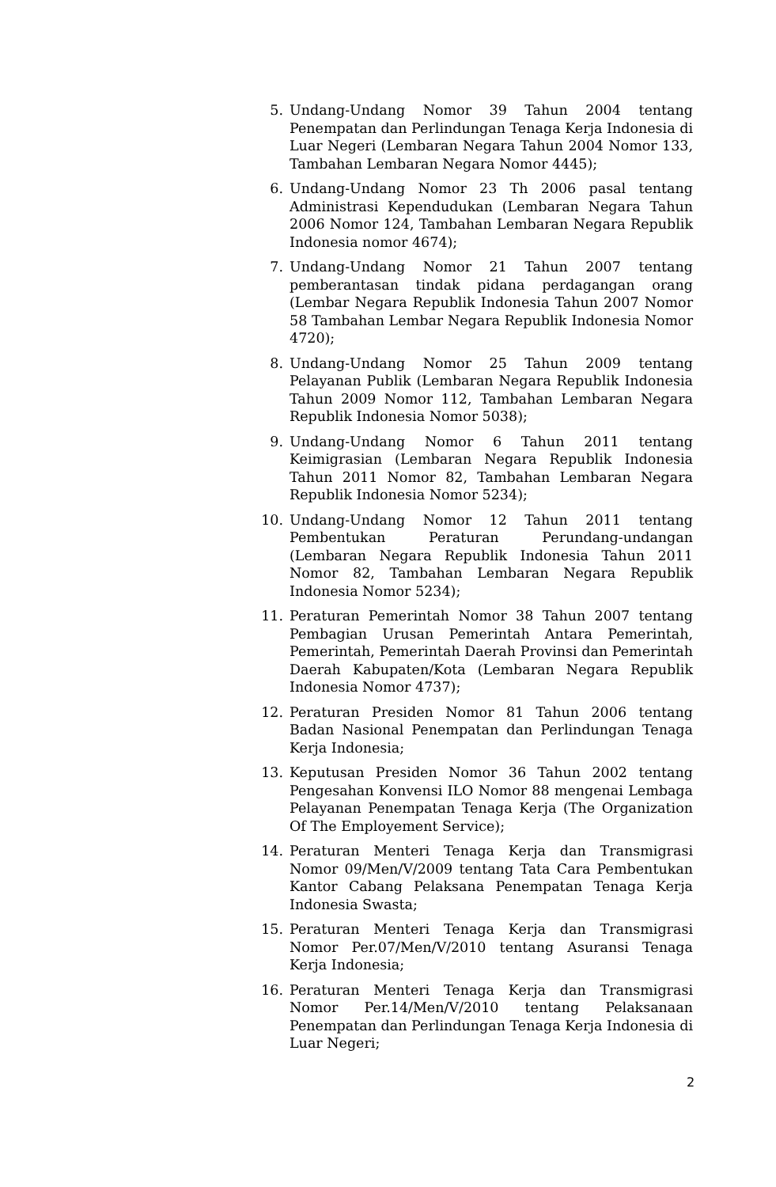5. Undang-Undang Nomor 39 Tahun 2004 tentang Penempatan dan Perlindungan Tenaga Kerja Indonesia di Luar Negeri (Lembaran Negara Tahun 2004 Nomor 133, Tambahan Lembaran Negara Nomor 4445);
6. Undang-Undang Nomor 23 Th 2006 pasal tentang Administrasi Kependudukan (Lembaran Negara Tahun 2006 Nomor 124, Tambahan Lembaran Negara Republik Indonesia nomor 4674);
7. Undang-Undang Nomor 21 Tahun 2007 tentang pemberantasan tindak pidana perdagangan orang (Lembar Negara Republik Indonesia Tahun 2007 Nomor 58 Tambahan Lembar Negara Republik Indonesia Nomor 4720);
8. Undang-Undang Nomor 25 Tahun 2009 tentang Pelayanan Publik (Lembaran Negara Republik Indonesia Tahun 2009 Nomor 112, Tambahan Lembaran Negara Republik Indonesia Nomor 5038);
9. Undang-Undang Nomor 6 Tahun 2011 tentang Keimigrasian (Lembaran Negara Republik Indonesia Tahun 2011 Nomor 82, Tambahan Lembaran Negara Republik Indonesia Nomor 5234);
10. Undang-Undang Nomor 12 Tahun 2011 tentang Pembentukan Peraturan Perundang-undangan (Lembaran Negara Republik Indonesia Tahun 2011 Nomor 82, Tambahan Lembaran Negara Republik Indonesia Nomor 5234);
11. Peraturan Pemerintah Nomor 38 Tahun 2007 tentang Pembagian Urusan Pemerintah Antara Pemerintah, Pemerintah, Pemerintah Daerah Provinsi dan Pemerintah Daerah Kabupaten/Kota (Lembaran Negara Republik Indonesia Nomor 4737);
12. Peraturan Presiden Nomor 81 Tahun 2006 tentang Badan Nasional Penempatan dan Perlindungan Tenaga Kerja Indonesia;
13. Keputusan Presiden Nomor 36 Tahun 2002 tentang Pengesahan Konvensi ILO Nomor 88 mengenai Lembaga Pelayanan Penempatan Tenaga Kerja (The Organization Of The Employement Service);
14. Peraturan Menteri Tenaga Kerja dan Transmigrasi Nomor 09/Men/V/2009 tentang Tata Cara Pembentukan Kantor Cabang Pelaksana Penempatan Tenaga Kerja Indonesia Swasta;
15. Peraturan Menteri Tenaga Kerja dan Transmigrasi Nomor Per.07/Men/V/2010 tentang Asuransi Tenaga Kerja Indonesia;
16. Peraturan Menteri Tenaga Kerja dan Transmigrasi Nomor Per.14/Men/V/2010 tentang Pelaksanaan Penempatan dan Perlindungan Tenaga Kerja Indonesia di Luar Negeri;
2